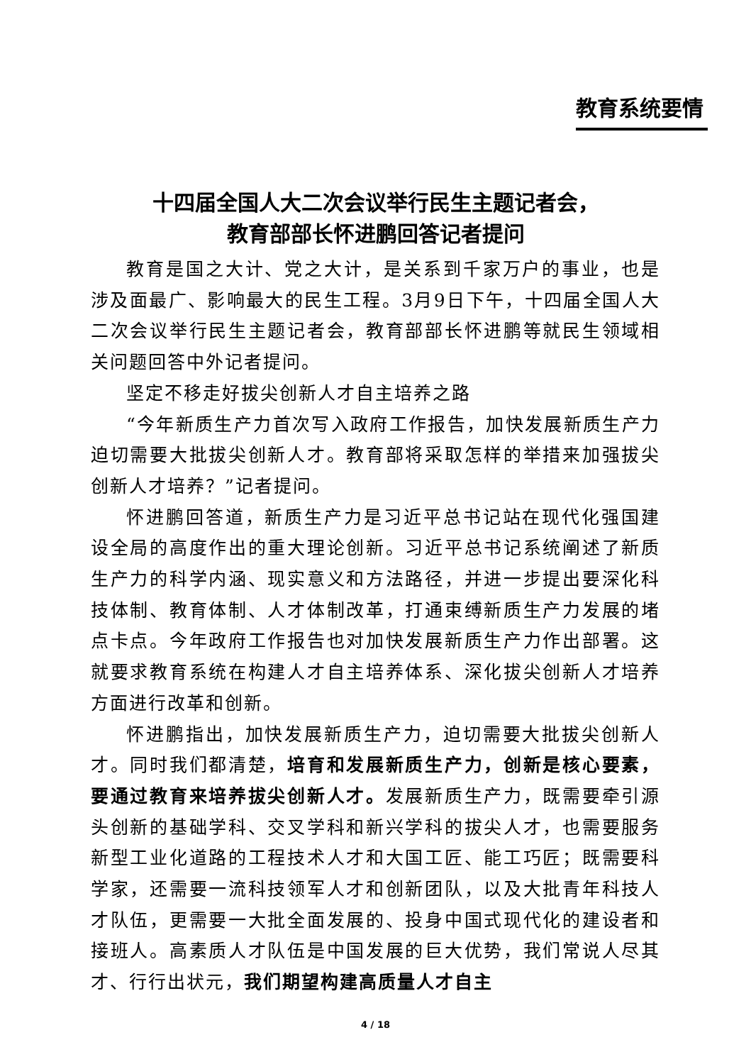教育系统要情
十四届全国人大二次会议举行民生主题记者会，
教育部部长怀进鹏回答记者提问
教育是国之大计、党之大计，是关系到千家万户的事业，也是涉及面最广、影响最大的民生工程。3月9日下午，十四届全国人大二次会议举行民生主题记者会，教育部部长怀进鹏等就民生领域相关问题回答中外记者提问。
坚定不移走好拔尖创新人才自主培养之路
“今年新质生产力首次写入政府工作报告，加快发展新质生产力迫切需要大批拔尖创新人才。教育部将采取怎样的举措来加强拔尖创新人才培养？”记者提问。
怀进鹏回答道，新质生产力是习近平总书记站在现代化强国建设全局的高度作出的重大理论创新。习近平总书记系统阐述了新质生产力的科学内涵、现实意义和方法路径，并进一步提出要深化科技体制、教育体制、人才体制改革，打通束缚新质生产力发展的堵点卡点。今年政府工作报告也对加快发展新质生产力作出部署。这就要求教育系统在构建人才自主培养体系、深化拔尖创新人才培养方面进行改革和创新。
怀进鹏指出，加快发展新质生产力，迫切需要大批拔尖创新人才。同时我们都清楚，培育和发展新质生产力，创新是核心要素，要通过教育来培养拔尖创新人才。发展新质生产力，既需要牵引源头创新的基础学科、交叉学科和新兴学科的拔尖人才，也需要服务新型工业化道路的工程技术人才和大国工匠、能工巧匠；既需要科学家，还需要一流科技领军人才和创新团队，以及大批青年科技人才队伍，更需要一大批全面发展的、投身中国式现代化的建设者和接班人。高素质人才队伍是中国发展的巨大优势，我们常说人尽其才、行行出状元，我们期望构建高质量人才自主
4 / 18